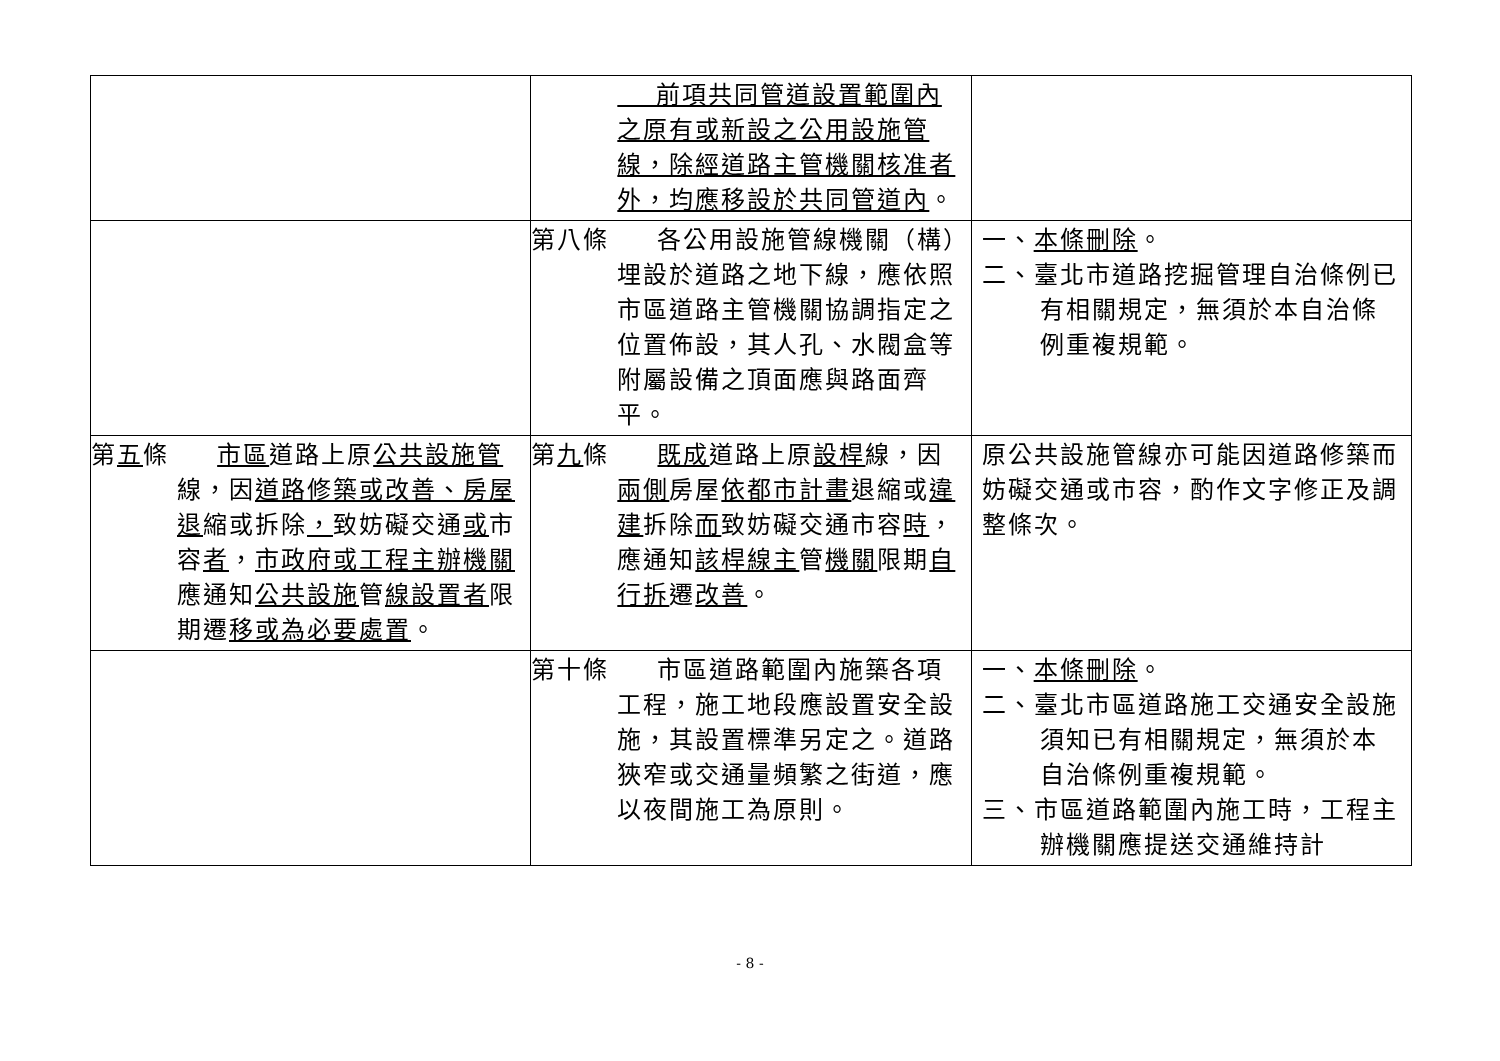| | 前項共同管道設置範圍內之原有或新設之公用設施管線，除經道路主管機關核准者外，均應移設於共同管道內 。 | |
| | 第八條 各公用設施管線機關（構）埋設於道路之地下線，應依照市區道路主管機關協調指定之位置佈設，其人孔、水閥盒等附屬設備之頂面應與路面齊平。 | 一、 本條刪除 。 二、臺北市道路挖掘管理自治條例已有相關規定，無須於本自治條例重複規範。 |
| 第 五 條 市區 道路上原 公共設施管 線，因 道路修築或改善、房屋退 縮或拆除 ， 致妨礙交通 或 市容 者 ， 市政府或工程主辦機關 應通知 公共設施 管 線設置者 限期遷 移或為必要處置 。 | 第 九 條 既成 道路上原 設桿 線，因 兩側 房屋 依都市計畫 退縮或 違建 拆除 而 致妨礙交通市容 時 ，應通知 該桿線主 管 機關 限期 自行拆 遷 改善 。 | 原公共設施管線亦可能因道路修築而妨礙交通或市容，酌作文字修正及調整條次。 |
| | 第十條 市區道路範圍內施築各項工程，施工地段應設置安全設施，其設置標準另定之。道路狹窄或交通量頻繁之街道，應以夜間施工為原則。 | 一、 本條刪除 。 二、臺北市區道路施工交通安全設施須知已有相關規定，無須於本自治條例重複規範。 三、市區道路範圍內施工時，工程主辦機關應提送交通維持計 |
- 8 -